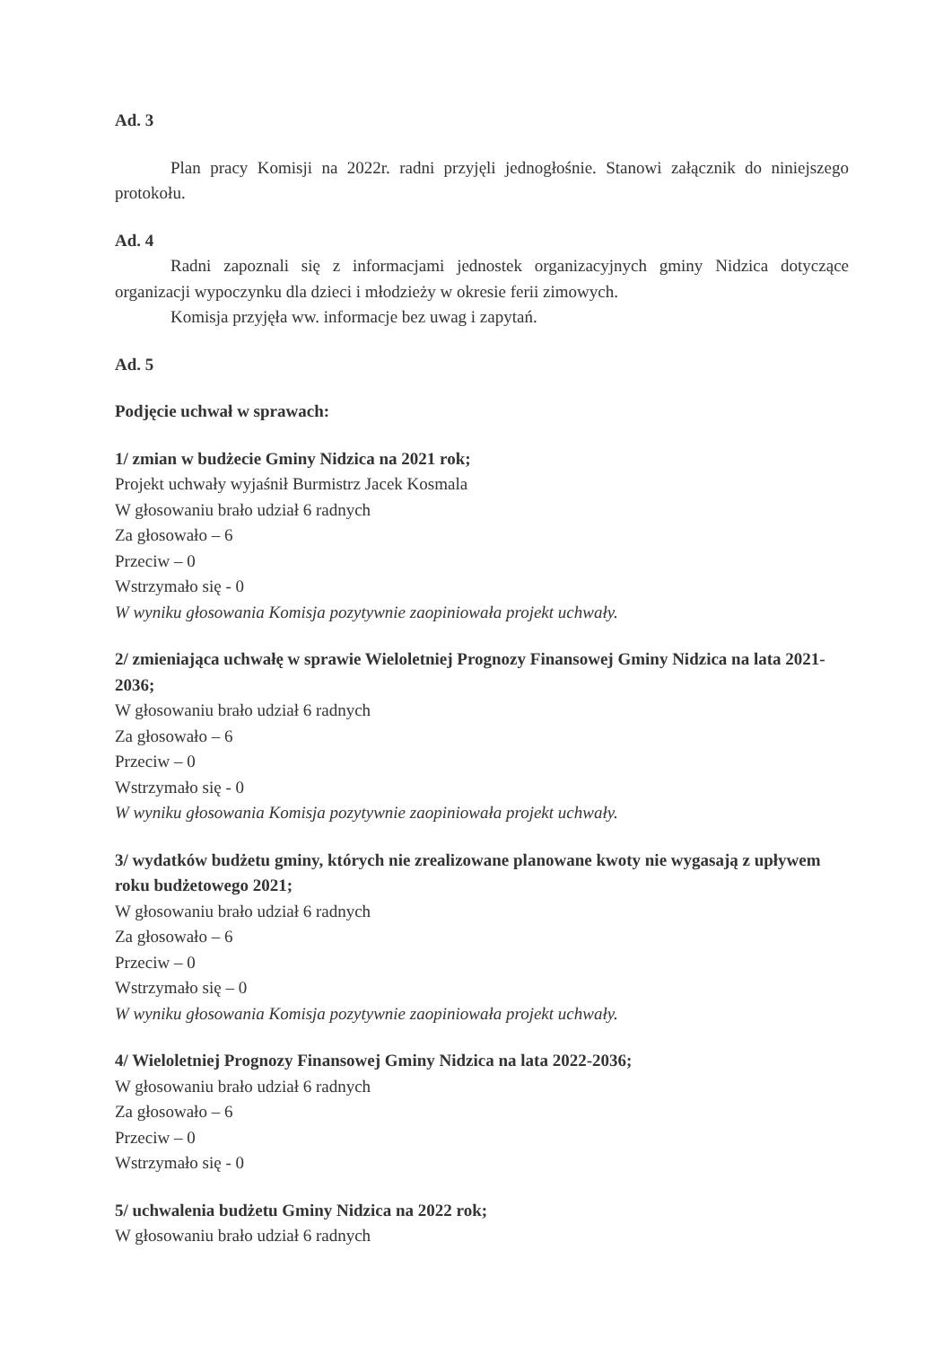Ad. 3
Plan pracy Komisji na 2022r. radni przyjęli jednogłośnie. Stanowi załącznik do niniejszego protokołu.
Ad. 4
Radni zapoznali się z informacjami jednostek organizacyjnych gminy Nidzica dotyczące organizacji wypoczynku dla dzieci i młodzieży w okresie ferii zimowych.
Komisja przyjęła ww. informacje bez uwag i zapytań.
Ad. 5
Podjęcie uchwał w sprawach:
1/ zmian w budżecie Gminy Nidzica na 2021 rok;
Projekt uchwały wyjaśnił Burmistrz Jacek Kosmala
W głosowaniu brało udział 6 radnych
Za głosowało – 6
Przeciw – 0
Wstrzymało się - 0
W wyniku głosowania Komisja pozytywnie zaopiniowała projekt uchwały.
2/ zmieniająca uchwałę w sprawie Wieloletniej Prognozy Finansowej Gminy Nidzica na lata 2021-2036;
W głosowaniu brało udział 6 radnych
Za głosowało – 6
Przeciw – 0
Wstrzymało się - 0
W wyniku głosowania Komisja pozytywnie zaopiniowała projekt uchwały.
3/ wydatków budżetu gminy, których nie zrealizowane planowane kwoty nie wygasają z upływem roku budżetowego 2021;
W głosowaniu brało udział 6 radnych
Za głosowało – 6
Przeciw – 0
Wstrzymało się – 0
W wyniku głosowania Komisja pozytywnie zaopiniowała projekt uchwały.
4/ Wieloletniej Prognozy Finansowej Gminy Nidzica na lata 2022-2036;
W głosowaniu brało udział 6 radnych
Za głosowało – 6
Przeciw – 0
Wstrzymało się - 0
5/ uchwalenia budżetu Gminy Nidzica na 2022 rok;
W głosowaniu brało udział 6 radnych